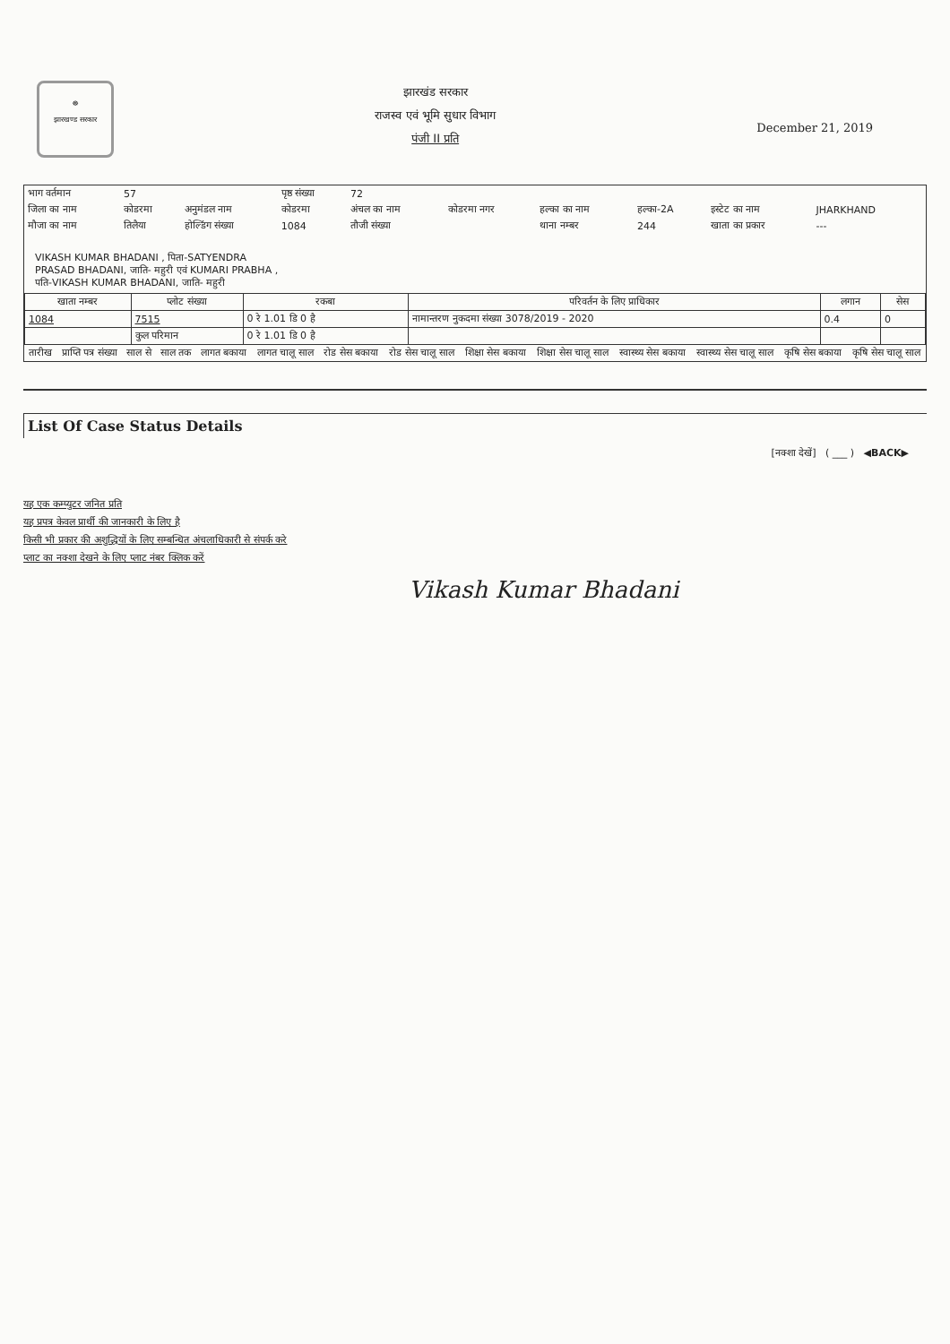☸
झारखण्ड सरकार
झारखंड सरकार
राजस्व एवं भूमि सुधार विभाग
पंजी II प्रति
December 21, 2019
| भाग वर्तमान | 57 | | पृष्ठ संख्या | 72 | | | | | |
| जिला का नाम | कोडरमा | अनुमंडल नाम | कोडरमा | अंचल का नाम | कोडरमा नगर | हल्का का नाम | हल्का-2A | इस्टेट का नाम | JHARKHAND |
| मौजा का नाम | तिलैया | होल्डिंग संख्या | 1084 | तौजी संख्या | | थाना नम्बर | 244 | खाता का प्रकार | --- |
VIKASH KUMAR BHADANI , पिता-SATYENDRA
PRASAD BHADANI, जाति- महुरी एवं KUMARI PRABHA ,
पति-VIKASH KUMAR BHADANI, जाति- महुरी
| खाता नम्बर | प्लोट संख्या | रकबा | परिवर्तन के लिए प्राधिकार | लगान | सेस |
| --- | --- | --- | --- | --- | --- |
| 1084 | 7515 | 0 रे 1.01 डि 0 है | नामान्तरण नुकदमा संख्या 3078/2019 - 2020 | 0.4 | 0 |
| | कुल परिमान | 0 रे 1.01 डि 0 है | | | |
| तारीख | प्राप्ति पत्र संख्या | साल से | साल तक | लागत बकाया | लागत चालू साल | रोड सेस बकाया | रोड सेस चालू साल | शिक्षा सेस बकाया | शिक्षा सेस चालू साल | स्वास्थ्य सेस बकाया | स्वास्थ्य सेस चालू साल | कृषि सेस बकाया | कृषि सेस चालू साल |
| --- | --- | --- | --- | --- | --- | --- | --- | --- | --- | --- | --- | --- | --- |
List Of Case Status Details
[नक्शा देखें] ( ___ ) ◀BACK▶
यह एक कम्प्युटर जनित प्रति
यह प्रपत्र केवल प्रार्थी की जानकारी के लिए है
किसी भी प्रकार की अशुद्धियों के लिए सम्बन्धित अंचलाधिकारी से संपर्क करे
प्लाट का नक्शा देखने के लिए प्लाट नंबर क्लिक करें
Vikash Kumar Bhadani